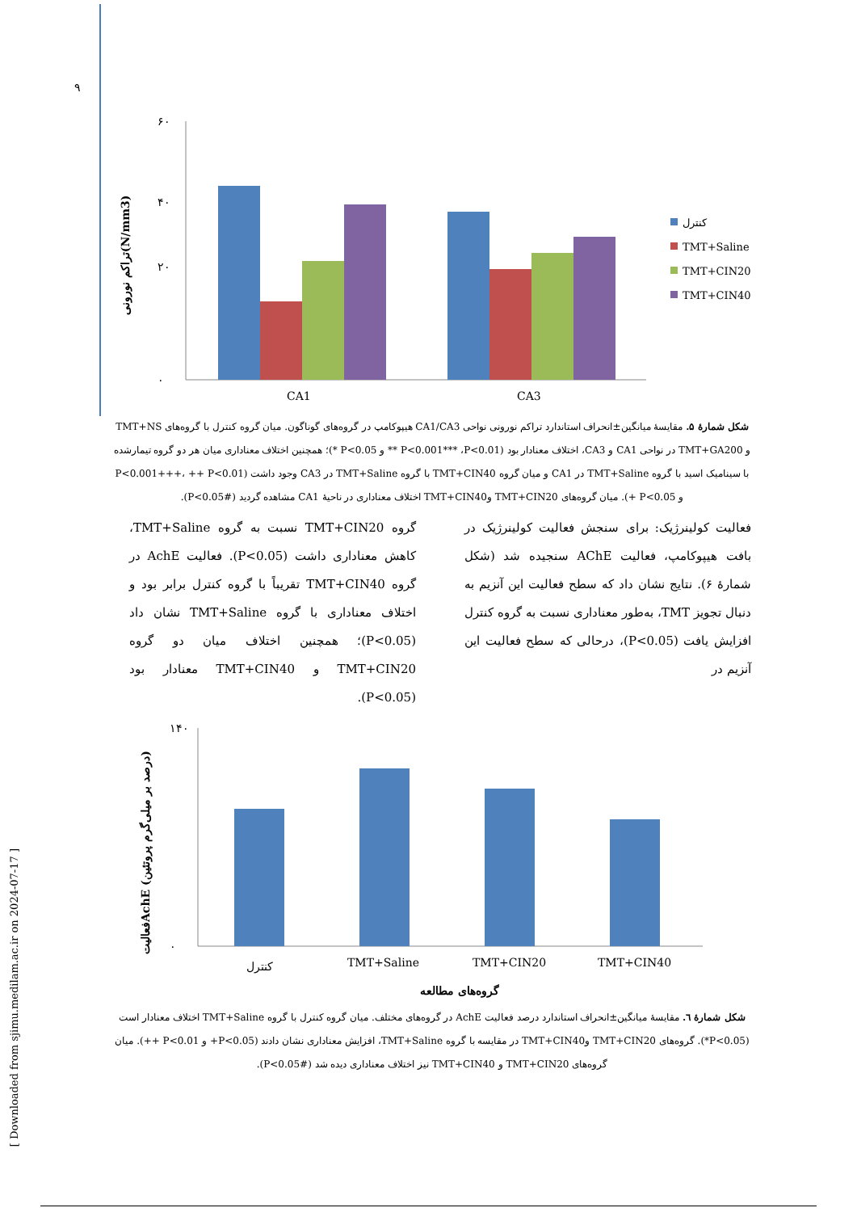۹
[ Downloaded from sjimu.medilam.ac.ir on 2024-07-17 ]
تراکم نورونی(N/mm3)
۶۰
۲۰
۰
۴۰
CA1
CA3
کنترل
TMT+Saline
TMT+CIN20
TMT+CIN40
شکل شمارهٔ ۵. مقایسهٔ میانگین±انحراف استاندارد تراکم نورونی نواحی CA1/CA3 هیپوکامپ در گروه‌های گوناگون. میان گروه کنترل با گروه‌های TMT+NS و TMT+GA200 در نواحی CA1 و CA3، اختلاف معنادار بود (P<0.001*** ،P<0.01 ** و P<0.05 *)؛ همچنین اختلاف معناداری میان هر دو گروه تیمارشده با سینامیک اسید با گروه TMT+Saline در CA1 و میان گروه TMT+CIN40 با گروه TMT+Saline در CA3 وجود داشت (P<0.001+++، ++ P<0.01 و P<0.05 +). میان گروه‌های TMT+CIN20 وTMT+CIN40 اختلاف معناداری در ناحیهٔ CA1 مشاهده گردید (P<0.05#).
فعالیت کولینرژیک: برای سنجش فعالیت کولینرژیک در بافت هیپوکامپ، فعالیت AChE سنجیده شد (شکل شمارهٔ ۶). نتایج نشان داد که سطح فعالیت این آنزیم به دنبال تجویز TMT، به‌طور معناداری نسبت به گروه کنترل افزایش یافت (P<0.05)، درحالی که سطح فعالیت این آنزیم در
گروه TMT+CIN20 نسبت به گروه TMT+Saline، کاهش معناداری داشت (P<0.05). فعالیت AchE در گروه TMT+CIN40 تقریباً با گروه کنترل برابر بود و اختلاف معناداری با گروه TMT+Saline نشان داد (P<0.05)؛ همچنین اختلاف میان دو گروه TMT+CIN20 و TMT+CIN40 معنادار بود (P<0.05).
فعالیتAchE (درصد بر میلی‌گرم پروتئین)
۱۴۰
۰
کنترل
TMT+Saline
TMT+CIN20
TMT+CIN40
گروه‌های مطالعه
شکل شمارهٔ ٦. مقایسهٔ میانگین±انحراف استاندارد درصد فعالیت AchE در گروه‌های مختلف. میان گروه کنترل با گروه TMT+Saline اختلاف معنادار است (P<0.05*). گروه‌های TMT+CIN20 وTMT+CIN40 در مقایسه با گروه TMT+Saline، افزایش معناداری نشان دادند (P<0.05+ و P<0.01 ++). میان گروه‌های TMT+CIN20 و TMT+CIN40 نیز اختلاف معناداری دیده شد (P<0.05#).